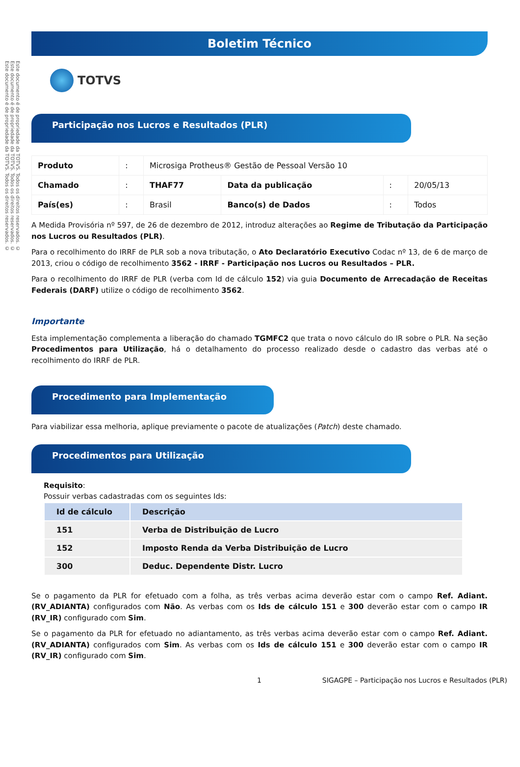Este documento é de propriedade da TOTVS. Todos os direitos reservados. ©
Este documento é de propriedade da TOTVS. Todos os direitos reservados. ©
Este documento é de propriedade da TOTVS. Todos os direitos reservados. ©
Boletim Técnico
TOTVS
Participação nos Lucros e Resultados (PLR)
| Produto | : | Microsiga Protheus® Gestão de Pessoal Versão 10 | | | |
| Chamado | : | THAF77 | Data da publicação | : | 20/05/13 |
| País(es) | : | Brasil | Banco(s) de Dados | : | Todos |
A Medida Provisória nº 597, de 26 de dezembro de 2012, introduz alterações ao Regime de Tributação da Participação nos Lucros ou Resultados (PLR).
Para o recolhimento do IRRF de PLR sob a nova tributação, o Ato Declaratório Executivo Codac nº 13, de 6 de março de 2013, criou o código de recolhimento 3562 - IRRF - Participação nos Lucros ou Resultados – PLR.
Para o recolhimento do IRRF de PLR (verba com Id de cálculo 152) via guia Documento de Arrecadação de Receitas Federais (DARF) utilize o código de recolhimento 3562.
Importante
Esta implementação complementa a liberação do chamado TGMFC2 que trata o novo cálculo do IR sobre o PLR. Na seção Procedimentos para Utilização, há o detalhamento do processo realizado desde o cadastro das verbas até o recolhimento do IRRF de PLR.
Procedimento para Implementação
Para viabilizar essa melhoria, aplique previamente o pacote de atualizações (Patch) deste chamado.
Procedimentos para Utilização
Requisito:
Possuir verbas cadastradas com os seguintes Ids:
| Id de cálculo | Descrição |
| --- | --- |
| 151 | Verba de Distribuição de Lucro |
| 152 | Imposto Renda da Verba Distribuição de Lucro |
| 300 | Deduc. Dependente Distr. Lucro |
Se o pagamento da PLR for efetuado com a folha, as três verbas acima deverão estar com o campo Ref. Adiant. (RV_ADIANTA) configurados com Não. As verbas com os Ids de cálculo 151 e 300 deverão estar com o campo IR (RV_IR) configurado com Sim.
Se o pagamento da PLR for efetuado no adiantamento, as três verbas acima deverão estar com o campo Ref. Adiant. (RV_ADIANTA) configurados com Sim. As verbas com os Ids de cálculo 151 e 300 deverão estar com o campo IR (RV_IR) configurado com Sim.
1 SIGAGPE – Participação nos Lucros e Resultados (PLR)